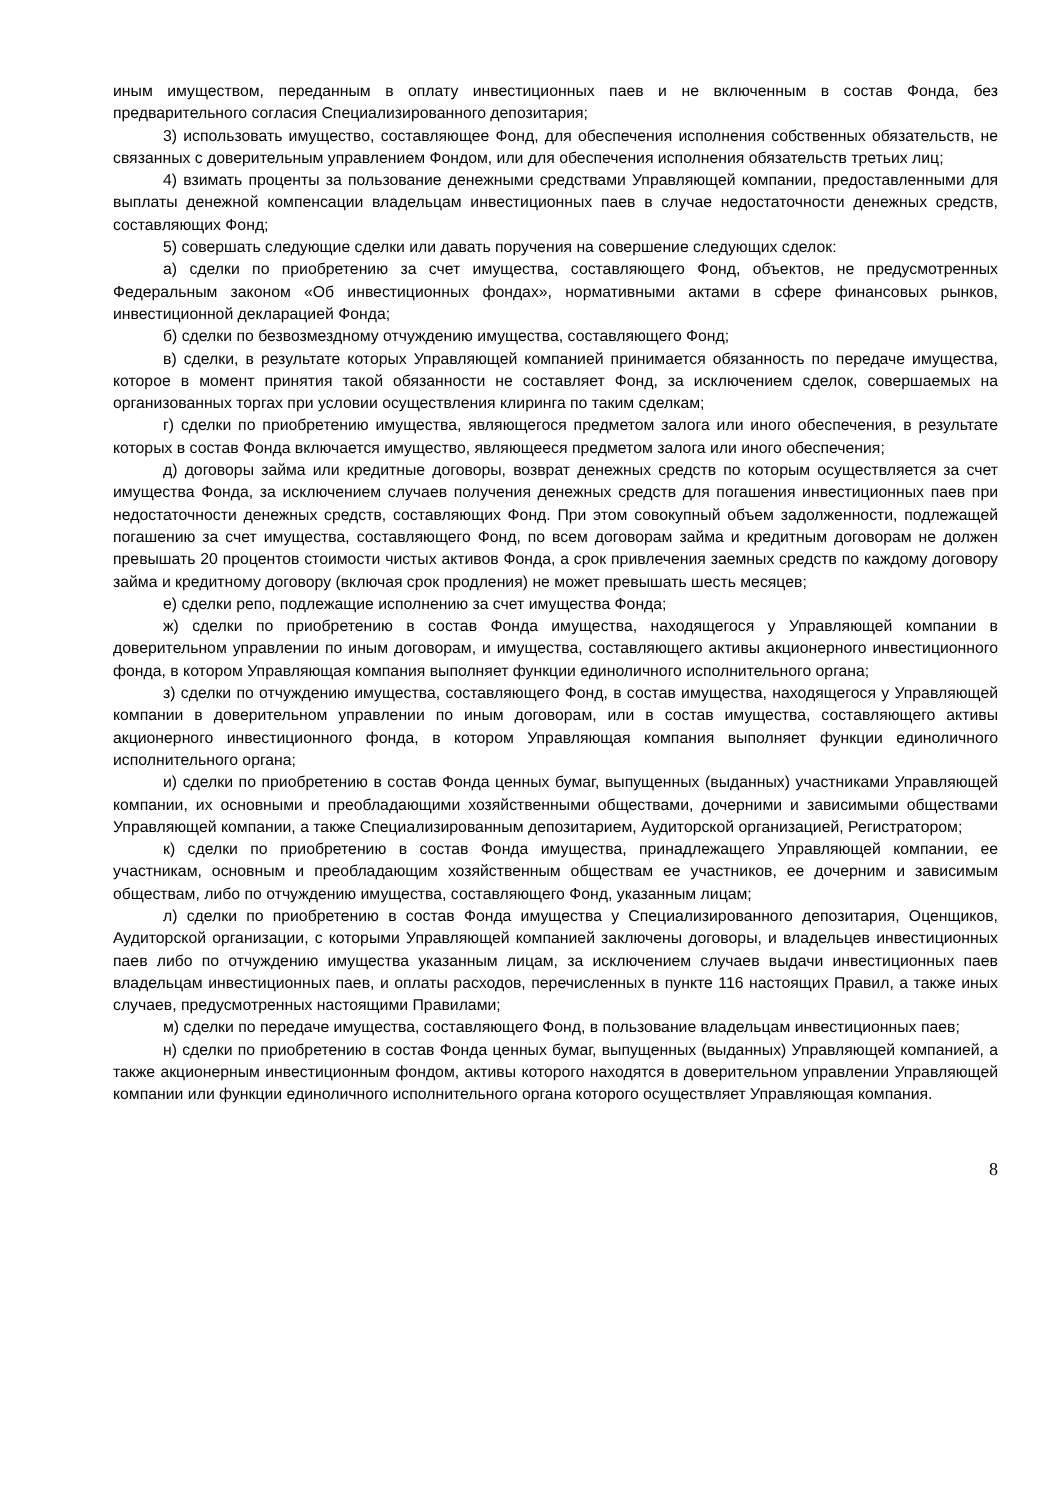иным имуществом, переданным в оплату инвестиционных паев и не включенным в состав Фонда, без предварительного согласия Специализированного депозитария;
3) использовать имущество, составляющее Фонд, для обеспечения исполнения собственных обязательств, не связанных с доверительным управлением Фондом, или для обеспечения исполнения обязательств третьих лиц;
4) взимать проценты за пользование денежными средствами Управляющей компании, предоставленными для выплаты денежной компенсации владельцам инвестиционных паев в случае недостаточности денежных средств, составляющих Фонд;
5) совершать следующие сделки или давать поручения на совершение следующих сделок:
а) сделки по приобретению за счет имущества, составляющего Фонд, объектов, не предусмотренных Федеральным законом «Об инвестиционных фондах», нормативными актами в сфере финансовых рынков, инвестиционной декларацией Фонда;
б) сделки по безвозмездному отчуждению имущества, составляющего Фонд;
в) сделки, в результате которых Управляющей компанией принимается обязанность по передаче имущества, которое в момент принятия такой обязанности не составляет Фонд, за исключением сделок, совершаемых на организованных торгах при условии осуществления клиринга по таким сделкам;
г) сделки по приобретению имущества, являющегося предметом залога или иного обеспечения, в результате которых в состав Фонда включается имущество, являющееся предметом залога или иного обеспечения;
д) договоры займа или кредитные договоры, возврат денежных средств по которым осуществляется за счет имущества Фонда, за исключением случаев получения денежных средств для погашения инвестиционных паев при недостаточности денежных средств, составляющих Фонд. При этом совокупный объем задолженности, подлежащей погашению за счет имущества, составляющего Фонд, по всем договорам займа и кредитным договорам не должен превышать 20 процентов стоимости чистых активов Фонда, а срок привлечения заемных средств по каждому договору займа и кредитному договору (включая срок продления) не может превышать шесть месяцев;
е) сделки репо, подлежащие исполнению за счет имущества Фонда;
ж) сделки по приобретению в состав Фонда имущества, находящегося у Управляющей компании в доверительном управлении по иным договорам, и имущества, составляющего активы акционерного инвестиционного фонда, в котором Управляющая компания выполняет функции единоличного исполнительного органа;
з) сделки по отчуждению имущества, составляющего Фонд, в состав имущества, находящегося у Управляющей компании в доверительном управлении по иным договорам, или в состав имущества, составляющего активы акционерного инвестиционного фонда, в котором Управляющая компания выполняет функции единоличного исполнительного органа;
и) сделки по приобретению в состав Фонда ценных бумаг, выпущенных (выданных) участниками Управляющей компании, их основными и преобладающими хозяйственными обществами, дочерними и зависимыми обществами Управляющей компании, а также Специализированным депозитарием, Аудиторской организацией, Регистратором;
к) сделки по приобретению в состав Фонда имущества, принадлежащего Управляющей компании, ее участникам, основным и преобладающим хозяйственным обществам ее участников, ее дочерним и зависимым обществам, либо по отчуждению имущества, составляющего Фонд, указанным лицам;
л) сделки по приобретению в состав Фонда имущества у Специализированного депозитария, Оценщиков, Аудиторской организации, с которыми Управляющей компанией заключены договоры, и владельцев инвестиционных паев либо по отчуждению имущества указанным лицам, за исключением случаев выдачи инвестиционных паев владельцам инвестиционных паев, и оплаты расходов, перечисленных в пункте 116 настоящих Правил, а также иных случаев, предусмотренных настоящими Правилами;
м) сделки по передаче имущества, составляющего Фонд, в пользование владельцам инвестиционных паев;
н) сделки по приобретению в состав Фонда ценных бумаг, выпущенных (выданных) Управляющей компанией, а также акционерным инвестиционным фондом, активы которого находятся в доверительном управлении Управляющей компании или функции единоличного исполнительного органа которого осуществляет Управляющая компания.
8